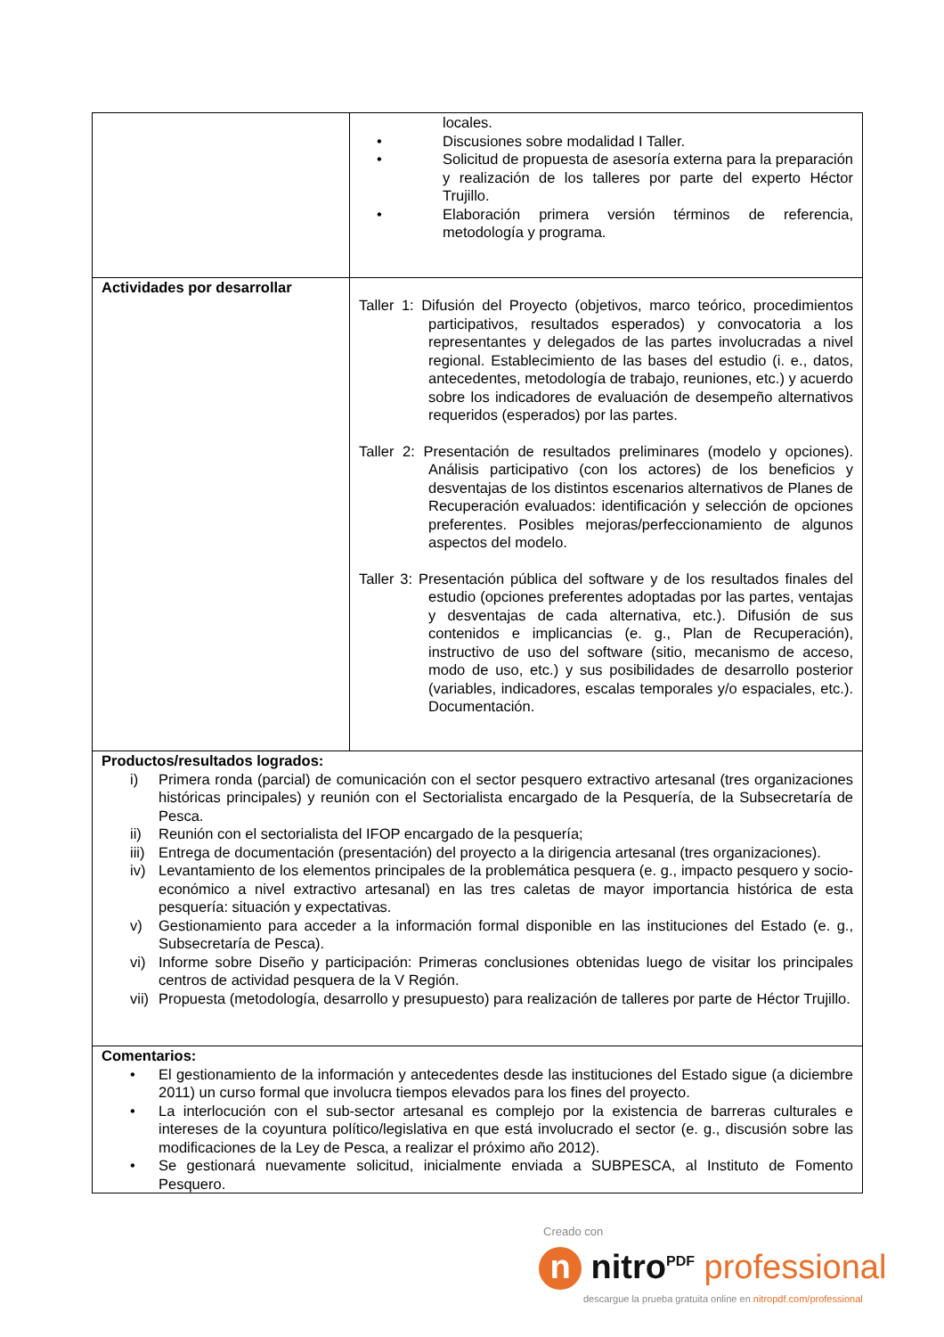| | locales. • Discusiones sobre modalidad I Taller. • Solicitud de propuesta de asesoría externa para la preparación y realización de los talleres por parte del experto Héctor Trujillo. • Elaboración primera versión términos de referencia, metodología y programa. |
| Actividades por desarrollar | Taller 1: Difusión del Proyecto (objetivos, marco teórico, procedimientos participativos, resultados esperados) y convocatoria a los representantes y delegados de las partes involucradas a nivel regional. Establecimiento de las bases del estudio (i. e., datos, antecedentes, metodología de trabajo, reuniones, etc.) y acuerdo sobre los indicadores de evaluación de desempeño alternativos requeridos (esperados) por las partes. Taller 2: Presentación de resultados preliminares (modelo y opciones). Análisis participativo (con los actores) de los beneficios y desventajas de los distintos escenarios alternativos de Planes de Recuperación evaluados: identificación y selección de opciones preferentes. Posibles mejoras/perfeccionamiento de algunos aspectos del modelo. Taller 3: Presentación pública del software y de los resultados finales del estudio (opciones preferentes adoptadas por las partes, ventajas y desventajas de cada alternativa, etc.). Difusión de sus contenidos e implicancias (e. g., Plan de Recuperación), instructivo de uso del software (sitio, mecanismo de acceso, modo de uso, etc.) y sus posibilidades de desarrollo posterior (variables, indicadores, escalas temporales y/o espaciales, etc.). Documentación. |
| Productos/resultados logrados: i) Primera ronda (parcial) de comunicación con el sector pesquero extractivo artesanal (tres organizaciones históricas principales) y reunión con el Sectorialista encargado de la Pesquería, de la Subsecretaría de Pesca. ii) Reunión con el sectorialista del IFOP encargado de la pesquería; iii) Entrega de documentación (presentación) del proyecto a la dirigencia artesanal (tres organizaciones). iv) Levantamiento de los elementos principales de la problemática pesquera (e. g., impacto pesquero y socio-económico a nivel extractivo artesanal) en las tres caletas de mayor importancia histórica de esta pesquería: situación y expectativas. v) Gestionamiento para acceder a la información formal disponible en las instituciones del Estado (e. g., Subsecretaría de Pesca). vi) Informe sobre Diseño y participación: Primeras conclusiones obtenidas luego de visitar los principales centros de actividad pesquera de la V Región. vii) Propuesta (metodología, desarrollo y presupuesto) para realización de talleres por parte de Héctor Trujillo. | |
| Comentarios: • El gestionamiento de la información y antecedentes desde las instituciones del Estado sigue (a diciembre 2011) un curso formal que involucra tiempos elevados para los fines del proyecto. • La interlocución con el sub-sector artesanal es complejo por la existencia de barreras culturales e intereses de la coyuntura político/legislativa en que está involucrado el sector (e. g., discusión sobre las modificaciones de la Ley de Pesca, a realizar el próximo año 2012). • Se gestionará nuevamente solicitud, inicialmente enviada a SUBPESCA, al Instituto de Fomento Pesquero. | |
Creado con
n nitro<sup>PDF</sup> professional
descargue la prueba gratuita online en nitropdf.com/professional